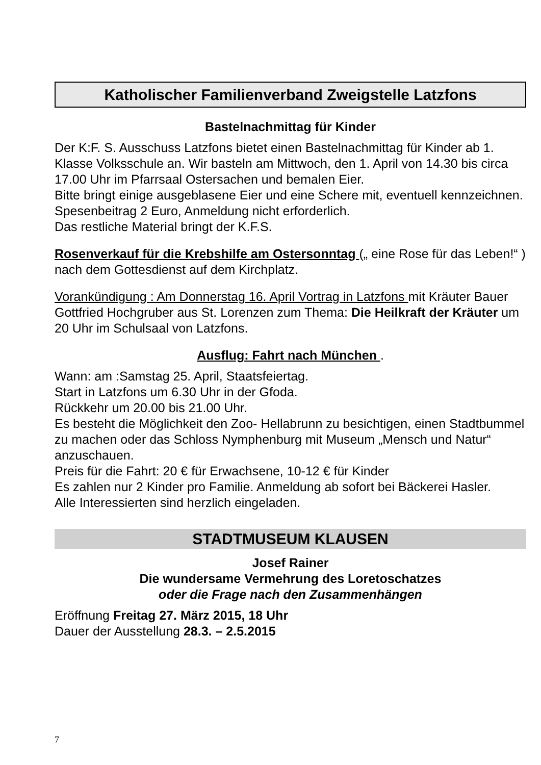Katholischer Familienverband Zweigstelle Latzfons
Bastelnachmittag für Kinder
Der K:F. S. Ausschuss Latzfons bietet einen Bastelnachmittag für Kinder ab 1. Klasse Volksschule an. Wir basteln am Mittwoch, den 1. April von 14.30 bis circa 17.00 Uhr im Pfarrsaal Ostersachen und bemalen Eier.
Bitte bringt einige ausgeblasene Eier und eine Schere mit, eventuell kennzeichnen.
Spesenbeitrag 2 Euro, Anmeldung nicht erforderlich.
Das restliche Material bringt der K.F.S.
Rosenverkauf für die Krebshilfe am Ostersonntag („ eine Rose für das Leben!“ ) nach dem Gottesdienst auf dem Kirchplatz.
Vorankündigung : Am Donnerstag 16. April Vortrag in Latzfons mit Kräuter Bauer Gottfried Hochgruber aus St. Lorenzen zum Thema: Die Heilkraft der Kräuter um 20 Uhr im Schulsaal von Latzfons.
Ausflug: Fahrt nach München .
Wann: am :Samstag 25. April, Staatsfeiertag.
Start in Latzfons um 6.30 Uhr in der Gfoda.
Rückkehr um 20.00 bis 21.00 Uhr.
Es besteht die Möglichkeit den Zoo- Hellabrunn zu besichtigen, einen Stadtbummel zu machen oder das Schloss Nymphenburg mit Museum „Mensch und Natur“ anzuschauen.
Preis für die Fahrt: 20 € für Erwachsene, 10-12 € für Kinder
Es zahlen nur 2 Kinder pro Familie. Anmeldung ab sofort bei Bäckerei Hasler.
Alle Interessierten sind herzlich eingeladen.
STADTMUSEUM KLAUSEN
Josef Rainer
Die wundersame Vermehrung des Loretoschatzes
oder die Frage nach den Zusammenhängen
Eröffnung Freitag 27. März 2015, 18 Uhr
Dauer der Ausstellung 28.3. – 2.5.2015
7